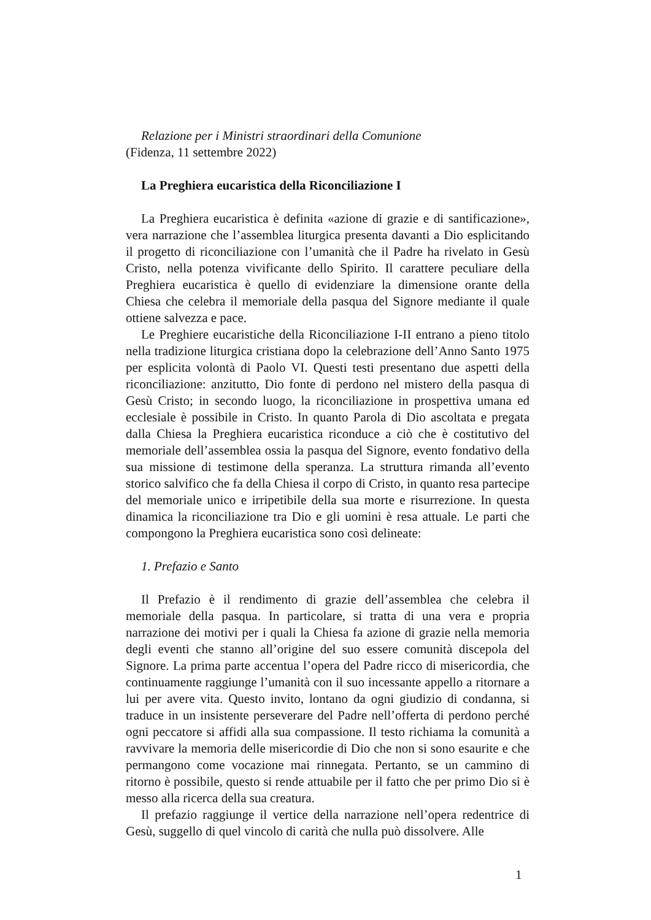Relazione per i Ministri straordinari della Comunione
(Fidenza, 11 settembre 2022)
La Preghiera eucaristica della Riconciliazione I
La Preghiera eucaristica è definita «azione di grazie e di santificazione», vera narrazione che l’assemblea liturgica presenta davanti a Dio esplicitando il progetto di riconciliazione con l’umanità che il Padre ha rivelato in Gesù Cristo, nella potenza vivificante dello Spirito. Il carattere peculiare della Preghiera eucaristica è quello di evidenziare la dimensione orante della Chiesa che celebra il memoriale della pasqua del Signore mediante il quale ottiene salvezza e pace.
Le Preghiere eucaristiche della Riconciliazione I-II entrano a pieno titolo nella tradizione liturgica cristiana dopo la celebrazione dell’Anno Santo 1975 per esplicita volontà di Paolo VI. Questi testi presentano due aspetti della riconciliazione: anzitutto, Dio fonte di perdono nel mistero della pasqua di Gesù Cristo; in secondo luogo, la riconciliazione in prospettiva umana ed ecclesiale è possibile in Cristo. In quanto Parola di Dio ascoltata e pregata dalla Chiesa la Preghiera eucaristica riconduce a ciò che è costitutivo del memoriale dell’assemblea ossia la pasqua del Signore, evento fondativo della sua missione di testimone della speranza. La struttura rimanda all’evento storico salvifico che fa della Chiesa il corpo di Cristo, in quanto resa partecipe del memoriale unico e irripetibile della sua morte e risurrezione. In questa dinamica la riconciliazione tra Dio e gli uomini è resa attuale. Le parti che compongono la Preghiera eucaristica sono così delineate:
1. Prefazio e Santo
Il Prefazio è il rendimento di grazie dell’assemblea che celebra il memoriale della pasqua. In particolare, si tratta di una vera e propria narrazione dei motivi per i quali la Chiesa fa azione di grazie nella memoria degli eventi che stanno all’origine del suo essere comunità discepola del Signore. La prima parte accentua l’opera del Padre ricco di misericordia, che continuamente raggiunge l’umanità con il suo incessante appello a ritornare a lui per avere vita. Questo invito, lontano da ogni giudizio di condanna, si traduce in un insistente perseverare del Padre nell’offerta di perdono perché ogni peccatore si affidi alla sua compassione. Il testo richiama la comunità a ravvivare la memoria delle misericordie di Dio che non si sono esaurite e che permangono come vocazione mai rinnegata. Pertanto, se un cammino di ritorno è possibile, questo si rende attuabile per il fatto che per primo Dio si è messo alla ricerca della sua creatura.
Il prefazio raggiunge il vertice della narrazione nell’opera redentrice di Gesù, suggello di quel vincolo di carità che nulla può dissolvere. Alle
1